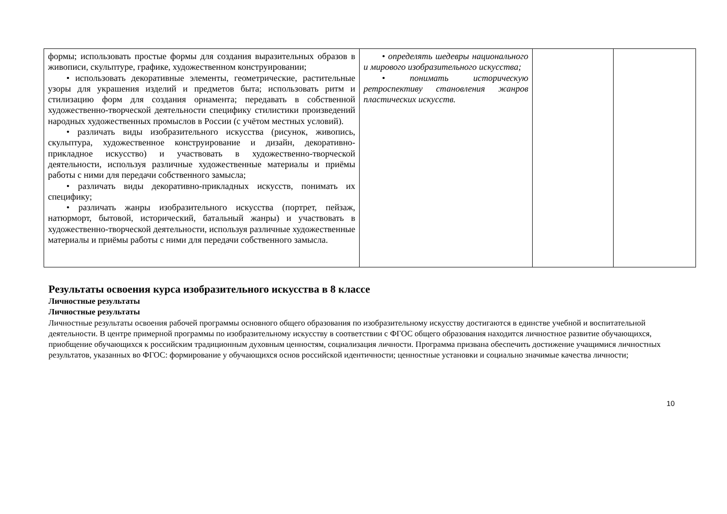| формы; использовать простые формы для создания выразительных образов в живописи, скульптуре, графике, художественном конструировании; • использовать декоративные элементы, геометрические, растительные узоры для украшения изделий и предметов быта; использовать ритм и стилизацию форм для создания орнамента; передавать в собственной художественно-творческой деятельности специфику стилистики произведений народных художественных промыслов в России (с учётом местных условий). • различать виды изобразительного искусства (рисунок, живопись, скульптура, художественное конструирование и дизайн, декоративно-прикладное искусство) и участвовать в художественно-творческой деятельности, используя различные художественные материалы и приёмы работы с ними для передачи собственного замысла; • различать виды декоративно-прикладных искусств, понимать их специфику; • различать жанры изобразительного искусства (портрет, пейзаж, натюрморт, бытовой, исторический, батальный жанры) и участвовать в художественно-творческой деятельности, используя различные художественные материалы и приёмы работы с ними для передачи собственного замысла. | • определять шедевры национального и мирового изобразительного искусства; • понимать историческую ретроспективу становления жанров пластических искусств. | | |
Результаты освоения курса изобразительного искусства в 8 классе
Личностные результаты
Личностные результаты
Личностные результаты освоения рабочей программы основного общего образования по изобразительному искусству достигаются в единстве учебной и воспитательной деятельности. В центре примерной программы по изобразительному искусству в соответствии с ФГОС общего образования находится личностное развитие обучающихся, приобщение обучающихся к российским традиционным духовным ценностям, социализация личности. Программа призвана обеспечить достижение учащимися личностных результатов, указанных во ФГОС: формирование у обучающихся основ российской идентичности; ценностные установки и социально значимые качества личности;
10